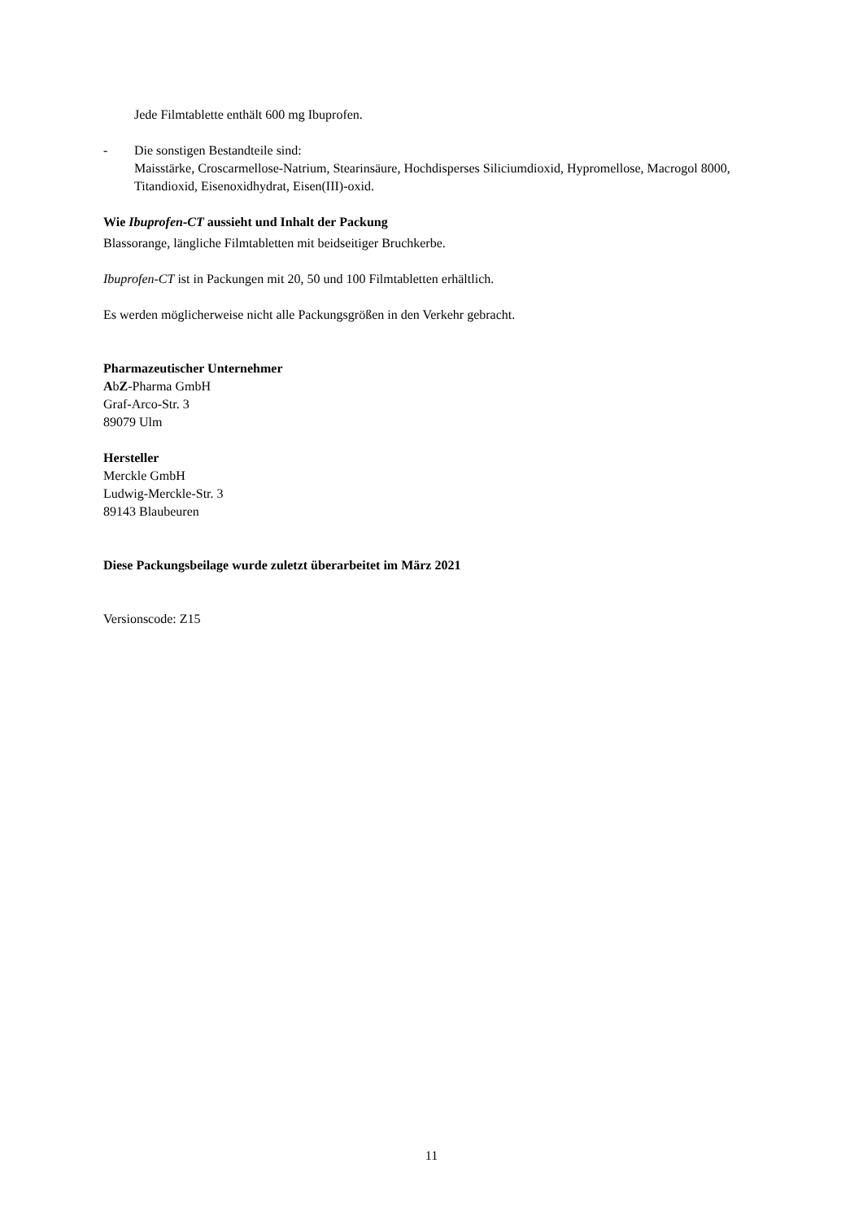Jede Filmtablette enthält 600 mg Ibuprofen.
- Die sonstigen Bestandteile sind:
Maisstärke, Croscarmellose-Natrium, Stearinsäure, Hochdisperses Siliciumdioxid, Hypromellose, Macrogol 8000, Titandioxid, Eisenoxidhydrat, Eisen(III)-oxid.
Wie Ibuprofen-CT aussieht und Inhalt der Packung
Blassorange, längliche Filmtabletten mit beidseitiger Bruchkerbe.
Ibuprofen-CT ist in Packungen mit 20, 50 und 100 Filmtabletten erhältlich.
Es werden möglicherweise nicht alle Packungsgrößen in den Verkehr gebracht.
Pharmazeutischer Unternehmer
AbZ-Pharma GmbH
Graf-Arco-Str. 3
89079 Ulm
Hersteller
Merckle GmbH
Ludwig-Merckle-Str. 3
89143 Blaubeuren
Diese Packungsbeilage wurde zuletzt überarbeitet im März 2021
Versionscode: Z15
11